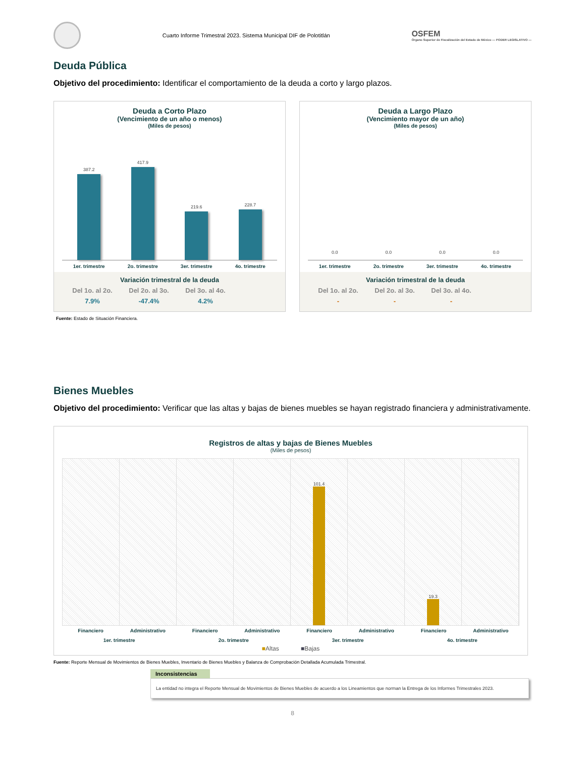Cuarto Informe Trimestral 2023. Sistema Municipal DIF de Polotitlán
OSFEM
Órgano Superior de Fiscalización del Estado de México — PODER LEGISLATIVO —
Deuda Pública
Objetivo del procedimiento: Identificar el comportamiento de la deuda a corto y largo plazos.
Deuda a Corto Plazo
(Vencimiento de un año o menos)
(Miles de pesos)
387.2
417.9
219.6
228.7
1er. trimestre 2o. trimestre 3er. trimestre 4o. trimestre
Variación trimestral de la deuda
Del 1o. al 2o. Del 2o. al 3o. Del 3o. al 4o.
7.9% -47.4% 4.2%
Deuda a Largo Plazo
(Vencimiento mayor de un año)
(Miles de pesos)
0.0
0.0
0.0
0.0
1er. trimestre 2o. trimestre 3er. trimestre 4o. trimestre
Variación trimestral de la deuda
Del 1o. al 2o. Del 2o. al 3o. Del 3o. al 4o.
- - -
Fuente: Estado de Situación Financiera.
Bienes Muebles
Objetivo del procedimiento: Verificar que las altas y bajas de bienes muebles se hayan registrado financiera y administrativamente.
Registros de altas y bajas de Bienes Muebles
(Miles de pesos)
101.4
19.3
Financiero Administrativo Financiero Administrativo Financiero Administrativo Financiero Administrativo
1er. trimestre 2o. trimestre 3er. trimestre 4o. trimestre
■Altas ■Bajas
Fuente: Reporte Mensual de Movimientos de Bienes Muebles, Inventario de Bienes Muebles y Balanza de Comprobación Detallada Acumulada Trimestral.
Inconsistencias
La entidad no integra el Reporte Mensual de Movimientos de Bienes Muebles de acuerdo a los Lineamientos que norman la Entrega de los Informes Trimestrales 2023.
8